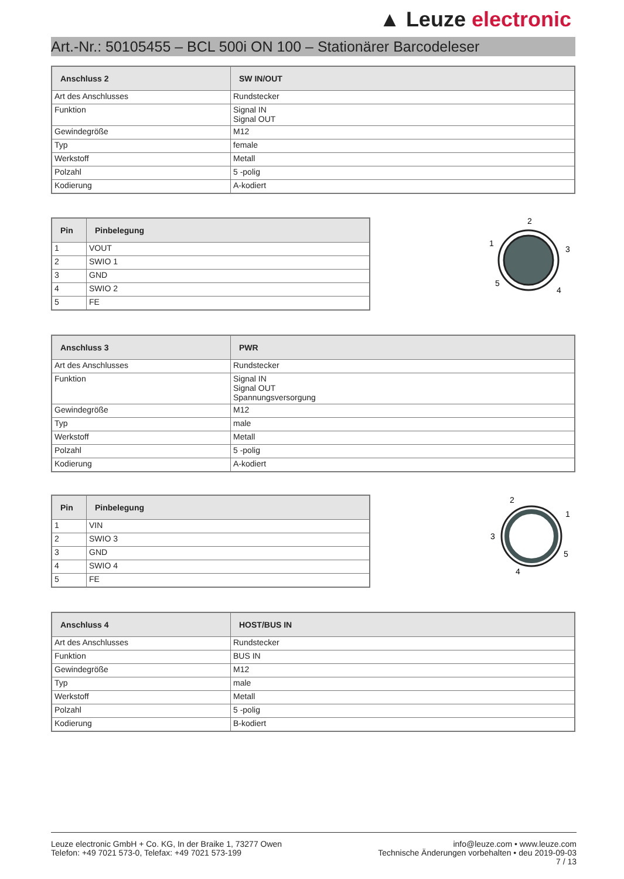▲ Leuze electronic
Art.-Nr.: 50105455 – BCL 500i ON 100 – Stationärer Barcodeleser
| Anschluss 2 | SW IN/OUT |
| --- | --- |
| Art des Anschlusses | Rundstecker |
| Funktion | Signal IN Signal OUT |
| Gewindegröße | M12 |
| Typ | female |
| Werkstoff | Metall |
| Polzahl | 5 -polig |
| Kodierung | A-kodiert |
| Pin | Pinbelegung |
| --- | --- |
| 1 | VOUT |
| 2 | SWIO 1 |
| 3 | GND |
| 4 | SWIO 2 |
| 5 | FE |
2
1
3
5
4
| Anschluss 3 | PWR |
| --- | --- |
| Art des Anschlusses | Rundstecker |
| Funktion | Signal IN Signal OUT Spannungsversorgung |
| Gewindegröße | M12 |
| Typ | male |
| Werkstoff | Metall |
| Polzahl | 5 -polig |
| Kodierung | A-kodiert |
| Pin | Pinbelegung |
| --- | --- |
| 1 | VIN |
| 2 | SWIO 3 |
| 3 | GND |
| 4 | SWIO 4 |
| 5 | FE |
2
1
3
5
4
| Anschluss 4 | HOST/BUS IN |
| --- | --- |
| Art des Anschlusses | Rundstecker |
| Funktion | BUS IN |
| Gewindegröße | M12 |
| Typ | male |
| Werkstoff | Metall |
| Polzahl | 5 -polig |
| Kodierung | B-kodiert |
Leuze electronic GmbH + Co. KG, In der Braike 1, 73277 Owen
Telefon: +49 7021 573-0, Telefax: +49 7021 573-199
info@leuze.com • www.leuze.com
Technische Änderungen vorbehalten • deu 2019-09-03
7 / 13